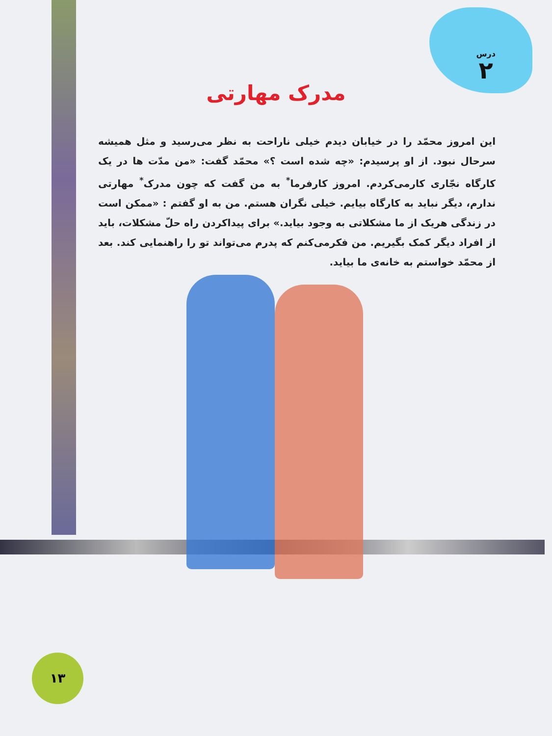درس
۲
مدرک مهارتی
این امروز محمّد را در خیابان دیدم خیلی ناراحت به نظر می‌رسید و مثل همیشه سرحال نبود. از او پرسیدم: «چه شده است ؟» محمّد گفت: «من مدّت ها در یک کارگاه نجّاری کارمی‌کردم. امروز کارفرما<sup>*</sup> به من گفت که چون مدرک<sup>*</sup> مهارتی ندارم، دیگر نباید به کارگاه بیایم. خیلی نگران هستم. من به او گفتم : «ممکن است در زندگی هریک از ما مشکلاتی به وجود بیاید.» برای پیداکردن راه حلّ مشکلات، باید از افراد دیگر کمک بگیریم. من فکرمی‌کنم که پدرم می‌تواند تو را راهنمایی کند. بعد از محمّد خواستم به خانه‌ی ما بیاید.
۱۳